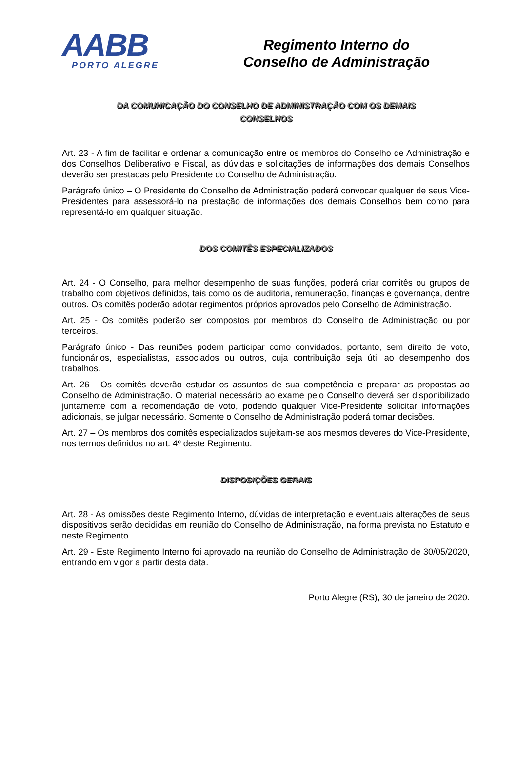AABB
PORTO ALEGRE
Regimento Interno do
Conselho de Administração
DA COMUNICAÇÃO DO CONSELHO DE ADMINISTRAÇÃO COM OS DEMAIS
CONSELHOS
Art. 23 - A fim de facilitar e ordenar a comunicação entre os membros do Conselho de Administração e dos Conselhos Deliberativo e Fiscal, as dúvidas e solicitações de informações dos demais Conselhos deverão ser prestadas pelo Presidente do Conselho de Administração.
Parágrafo único – O Presidente do Conselho de Administração poderá convocar qualquer de seus Vice-Presidentes para assessorá-lo na prestação de informações dos demais Conselhos bem como para representá-lo em qualquer situação.
DOS COMITÊS ESPECIALIZADOS
Art. 24 - O Conselho, para melhor desempenho de suas funções, poderá criar comitês ou grupos de trabalho com objetivos definidos, tais como os de auditoria, remuneração, finanças e governança, dentre outros. Os comitês poderão adotar regimentos próprios aprovados pelo Conselho de Administração.
Art. 25 - Os comitês poderão ser compostos por membros do Conselho de Administração ou por terceiros.
Parágrafo único - Das reuniões podem participar como convidados, portanto, sem direito de voto, funcionários, especialistas, associados ou outros, cuja contribuição seja útil ao desempenho dos trabalhos.
Art. 26 - Os comitês deverão estudar os assuntos de sua competência e preparar as propostas ao Conselho de Administração. O material necessário ao exame pelo Conselho deverá ser disponibilizado juntamente com a recomendação de voto, podendo qualquer Vice-Presidente solicitar informações adicionais, se julgar necessário. Somente o Conselho de Administração poderá tomar decisões.
Art. 27 – Os membros dos comitês especializados sujeitam-se aos mesmos deveres do Vice-Presidente, nos termos definidos no art. 4º deste Regimento.
DISPOSIÇÕES GERAIS
Art. 28 - As omissões deste Regimento Interno, dúvidas de interpretação e eventuais alterações de seus dispositivos serão decididas em reunião do Conselho de Administração, na forma prevista no Estatuto e neste Regimento.
Art. 29 - Este Regimento Interno foi aprovado na reunião do Conselho de Administração de 30/05/2020, entrando em vigor a partir desta data.
Porto Alegre (RS), 30 de janeiro de 2020.